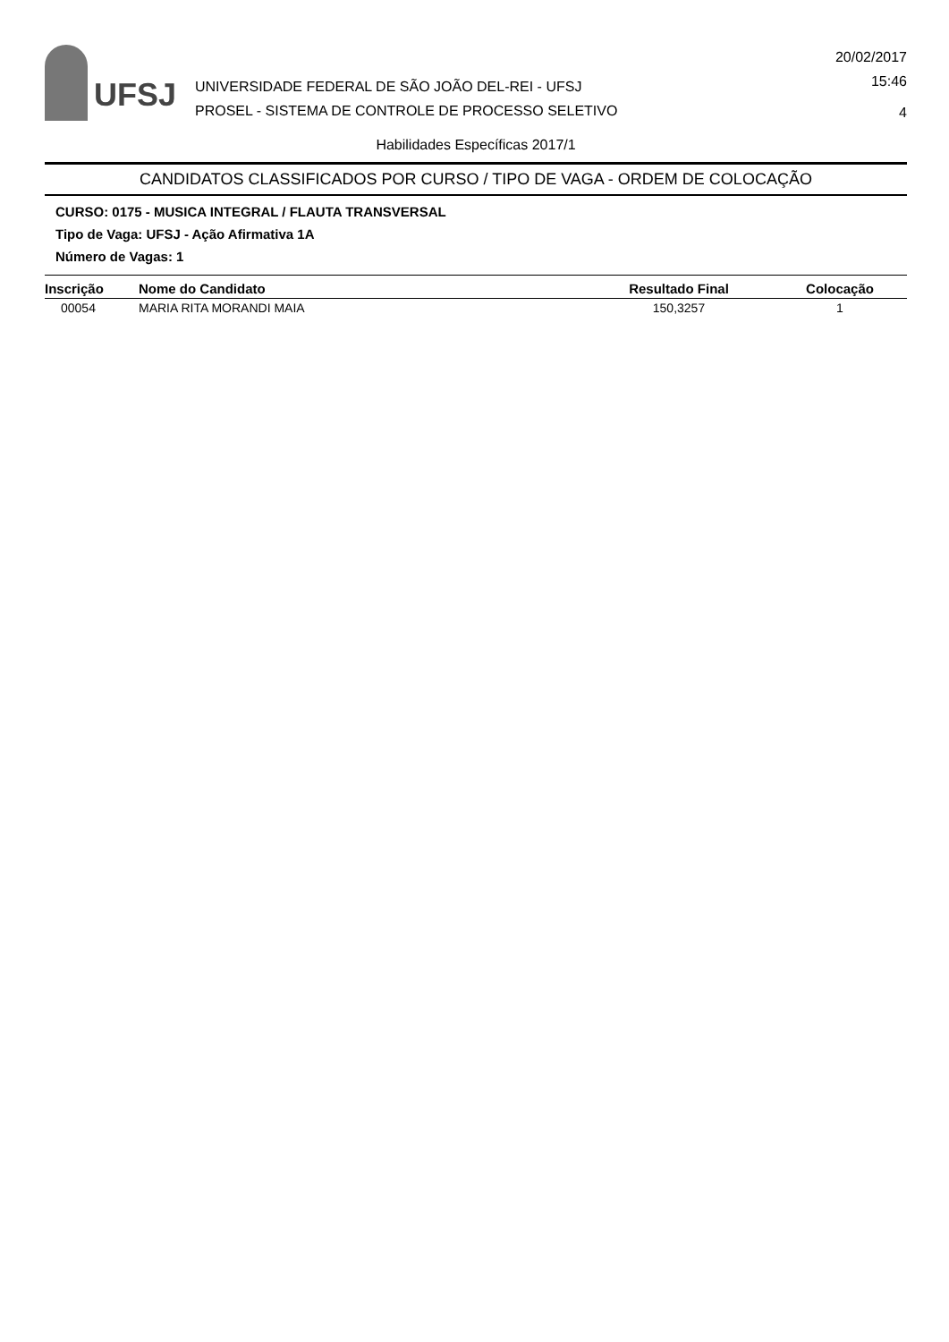UFSJ
UNIVERSIDADE FEDERAL DE SÃO JOÃO DEL-REI - UFSJ
PROSEL - SISTEMA DE CONTROLE DE PROCESSO SELETIVO
20/02/2017
15:46
4
Habilidades Específicas 2017/1
CANDIDATOS CLASSIFICADOS POR CURSO / TIPO DE VAGA - ORDEM DE COLOCAÇÃO
CURSO: 0175 - MUSICA INTEGRAL / FLAUTA TRANSVERSAL
Tipo de Vaga: UFSJ - Ação Afirmativa 1A
Número de Vagas: 1
| Inscrição | Nome do Candidato | Resultado Final | Colocação |
| --- | --- | --- | --- |
| 00054 | MARIA RITA MORANDI MAIA | 150,3257 | 1 |